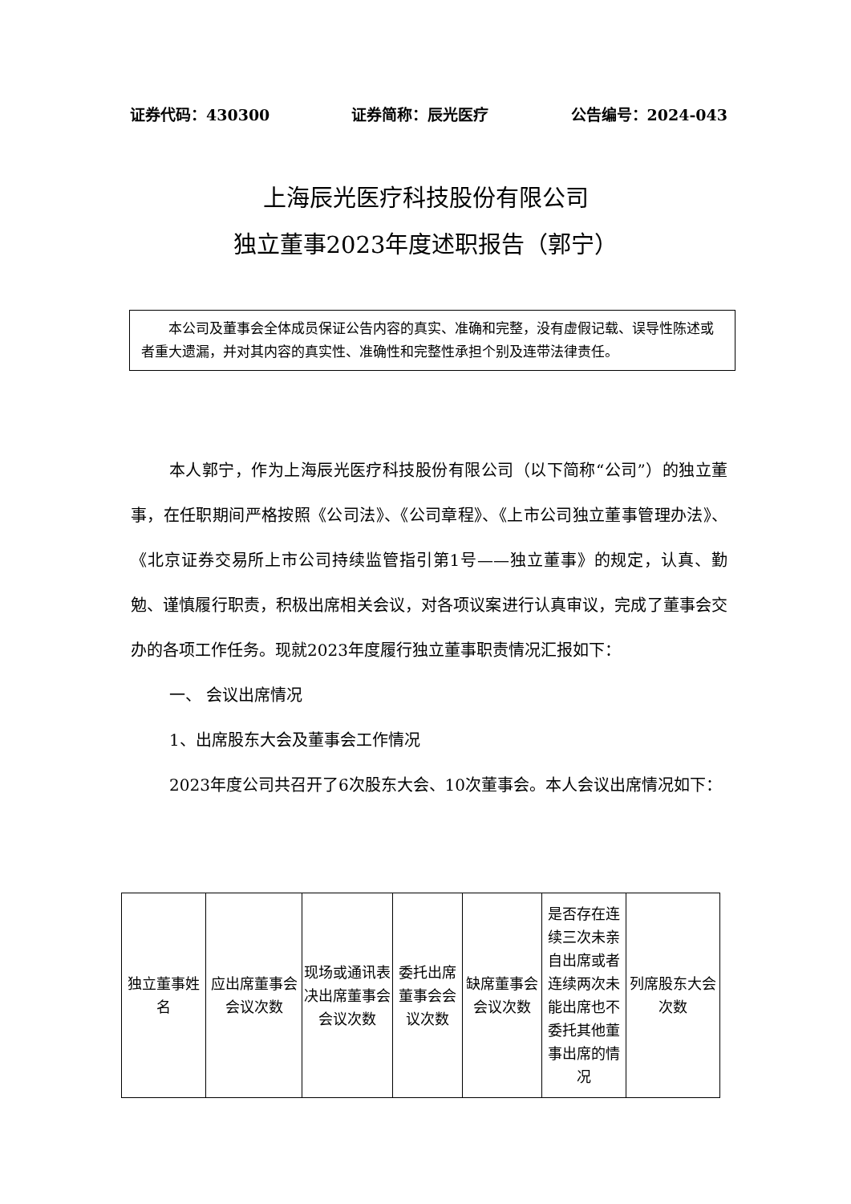证券代码：430300 证券简称：辰光医疗 公告编号：2024-043
上海辰光医疗科技股份有限公司
独立董事2023年度述职报告（郭宁）
本公司及董事会全体成员保证公告内容的真实、准确和完整，没有虚假记载、误导性陈述或者重大遗漏，并对其内容的真实性、准确性和完整性承担个别及连带法律责任。
本人郭宁，作为上海辰光医疗科技股份有限公司（以下简称“公司”）的独立董事，在任职期间严格按照《公司法》、《公司章程》、《上市公司独立董事管理办法》、《北京证券交易所上市公司持续监管指引第1号——独立董事》的规定，认真、勤勉、谨慎履行职责，积极出席相关会议，对各项议案进行认真审议，完成了董事会交办的各项工作任务。现就2023年度履行独立董事职责情况汇报如下：
一、 会议出席情况
1、出席股东大会及董事会工作情况
2023年度公司共召开了6次股东大会、10次董事会。本人会议出席情况如下：
| 独立董事姓名 | 应出席董事会会议次数 | 现场或通讯表决出席董事会会议次数 | 委托出席 董事会会议次数 | 缺席董事会会议次数 | 是否存在连续三次未亲自出席或者连续两次未能出席也不委托其他董事出席的情况 | 列席股东大会次数 |